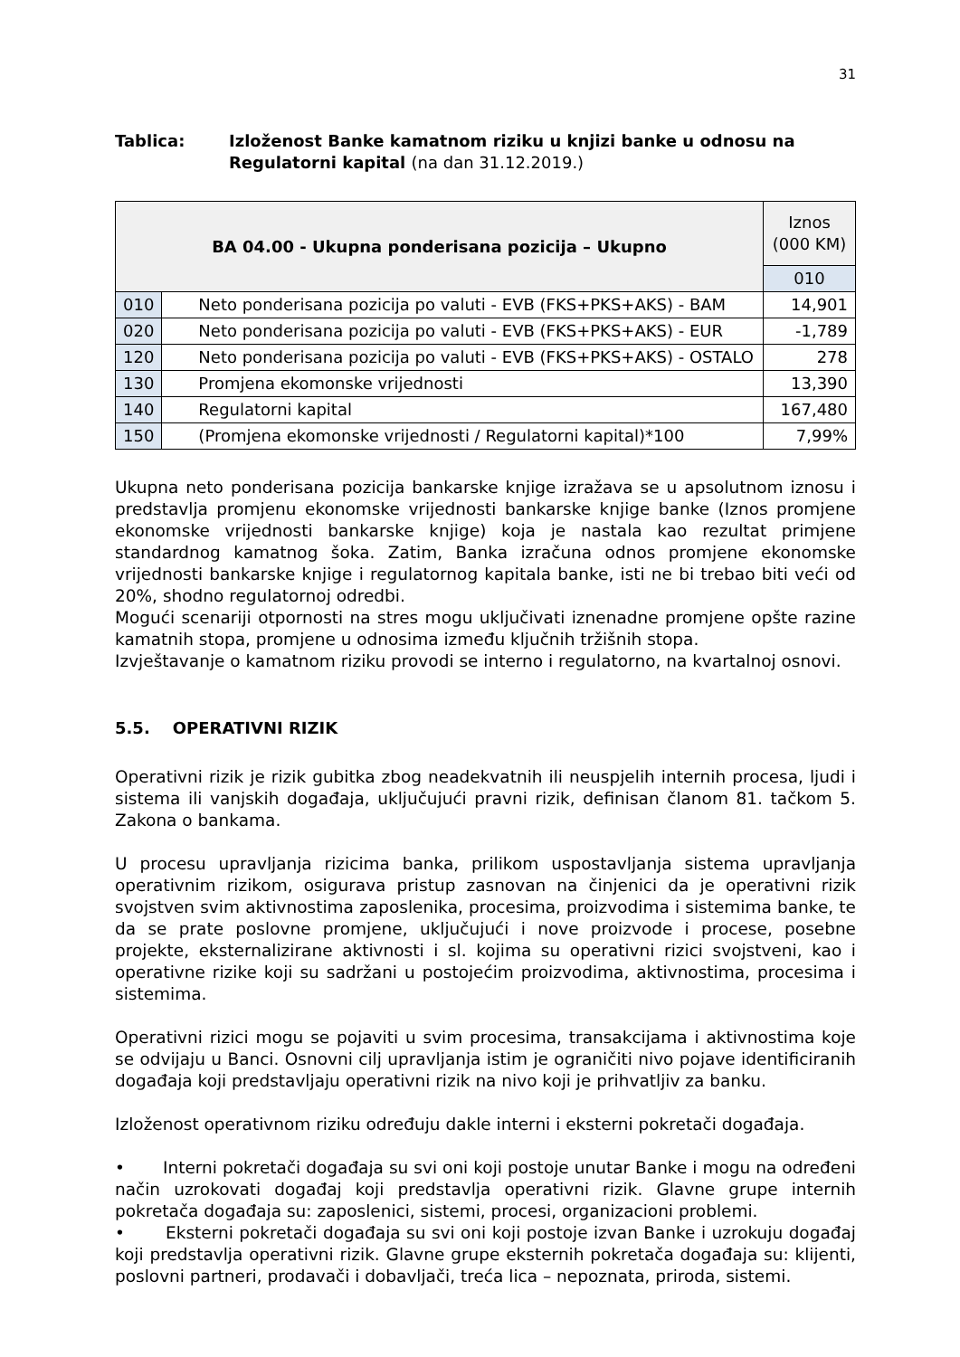31
Tablica: Izloženost Banke kamatnom riziku u knjizi banke u odnosu na Regulatorni kapital (na dan 31.12.2019.)
| BA 04.00 - Ukupna ponderisana pozicija – Ukupno | | Iznos (000 KM) |
| --- | --- | --- |
| | | 010 |
| 010 | Neto ponderisana pozicija po valuti - EVB (FKS+PKS+AKS) - BAM | 14,901 |
| 020 | Neto ponderisana pozicija po valuti - EVB (FKS+PKS+AKS) - EUR | -1,789 |
| 120 | Neto ponderisana pozicija po valuti - EVB (FKS+PKS+AKS) - OSTALO | 278 |
| 130 | Promjena ekomonske vrijednosti | 13,390 |
| 140 | Regulatorni kapital | 167,480 |
| 150 | (Promjena ekomonske vrijednosti / Regulatorni kapital)*100 | 7,99% |
Ukupna neto ponderisana pozicija bankarske knjige izražava se u apsolutnom iznosu i predstavlja promjenu ekonomske vrijednosti bankarske knjige banke (Iznos promjene ekonomske vrijednosti bankarske knjige) koja je nastala kao rezultat primjene standardnog kamatnog šoka. Zatim, Banka izračuna odnos promjene ekonomske vrijednosti bankarske knjige i regulatornog kapitala banke, isti ne bi trebao biti veći od 20%, shodno regulatornoj odredbi.
Mogući scenariji otpornosti na stres mogu uključivati iznenadne promjene opšte razine kamatnih stopa, promjene u odnosima između ključnih tržišnih stopa.
Izvještavanje o kamatnom riziku provodi se interno i regulatorno, na kvartalnoj osnovi.
5.5. OPERATIVNI RIZIK
Operativni rizik je rizik gubitka zbog neadekvatnih ili neuspjelih internih procesa, ljudi i sistema ili vanjskih događaja, uključujući pravni rizik, definisan članom 81. tačkom 5. Zakona o bankama.
U procesu upravljanja rizicima banka, prilikom uspostavljanja sistema upravljanja operativnim rizikom, osigurava pristup zasnovan na činjenici da je operativni rizik svojstven svim aktivnostima zaposlenika, procesima, proizvodima i sistemima banke, te da se prate poslovne promjene, uključujući i nove proizvode i procese, posebne projekte, eksternalizirane aktivnosti i sl. kojima su operativni rizici svojstveni, kao i operativne rizike koji su sadržani u postojećim proizvodima, aktivnostima, procesima i sistemima.
Operativni rizici mogu se pojaviti u svim procesima, transakcijama i aktivnostima koje se odvijaju u Banci. Osnovni cilj upravljanja istim je ograničiti nivo pojave identificiranih događaja koji predstavljaju operativni rizik na nivo koji je prihvatljiv za banku.
Izloženost operativnom riziku određuju dakle interni i eksterni pokretači događaja.
• Interni pokretači događaja su svi oni koji postoje unutar Banke i mogu na određeni način uzrokovati događaj koji predstavlja operativni rizik. Glavne grupe internih pokretača događaja su: zaposlenici, sistemi, procesi, organizacioni problemi.
• Eksterni pokretači događaja su svi oni koji postoje izvan Banke i uzrokuju događaj koji predstavlja operativni rizik. Glavne grupe eksternih pokretača događaja su: klijenti, poslovni partneri, prodavači i dobavljači, treća lica – nepoznata, priroda, sistemi.